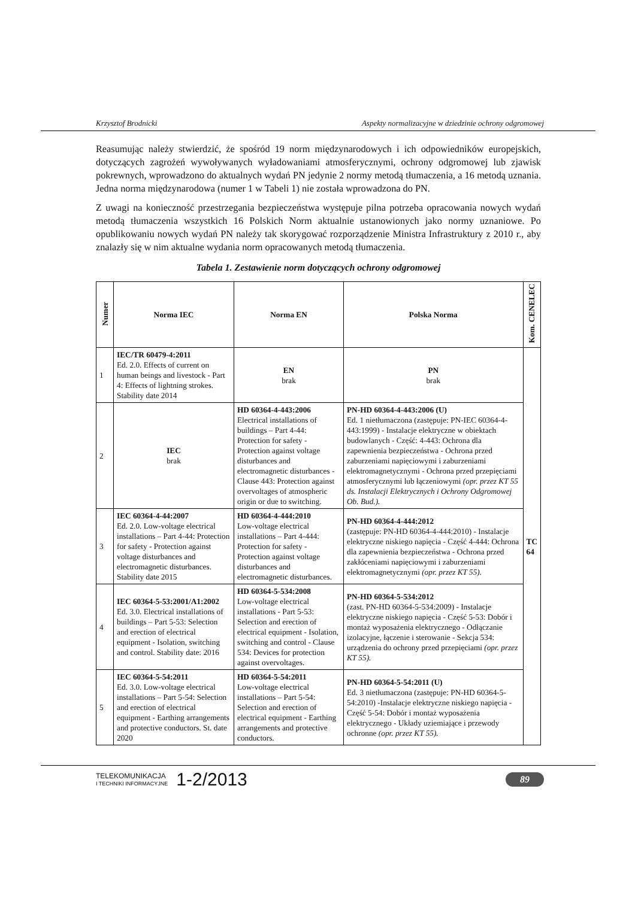Krzysztof Brodnicki Aspekty normalizacyjne w dziedzinie ochrony odgromowej
Reasumując należy stwierdzić, że spośród 19 norm międzynarodowych i ich odpowiedników europejskich, dotyczących zagrożeń wywoływanych wyładowaniami atmosferycznymi, ochrony odgromowej lub zjawisk pokrewnych, wprowadzono do aktualnych wydań PN jedynie 2 normy metodą tłumaczenia, a 16 metodą uznania. Jedna norma międzynarodowa (numer 1 w Tabeli 1) nie została wprowadzona do PN.
Z uwagi na konieczność przestrzegania bezpieczeństwa występuje pilna potrzeba opracowania nowych wydań metodą tłumaczenia wszystkich 16 Polskich Norm aktualnie ustanowionych jako normy uznaniowe. Po opublikowaniu nowych wydań PN należy tak skorygować rozporządzenie Ministra Infrastruktury z 2010 r., aby znalazły się w nim aktualne wydania norm opracowanych metodą tłumaczenia.
Tabela 1. Zestawienie norm dotyczących ochrony odgromowej
| Numer | Norma IEC | Norma EN | Polska Norma | Kom. CENELEC |
| --- | --- | --- | --- | --- |
| 1 | IEC/TR 60479-4:2011 Ed. 2.0. Effects of current on human beings and livestock - Part 4: Effects of lightning strokes. Stability date 2014 | EN brak | PN brak | TC 64 |
| 2 | IEC brak | HD 60364-4-443:2006 Electrical installations of buildings – Part 4-44: Protection for safety - Protection against voltage disturbances and electromagnetic disturbances - Clause 443: Protection against overvoltages of atmospheric origin or due to switching. | PN-HD 60364-4-443:2006 (U) Ed. 1 nietłumaczona (zastępuje: PN-IEC 60364-4-443:1999) - Instalacje elektryczne w obiektach budowlanych - Część: 4-443: Ochrona dla zapewnienia bezpieczeństwa - Ochrona przed zaburzeniami napięciowymi i zaburzeniami elektromagnetycznymi - Ochrona przed przepięciami atmosferycznymi lub łączeniowymi (opr. przez KT 55 ds. Instalacji Elektrycznych i Ochrony Odgromowej Ob. Bud.). | |
| 3 | IEC 60364-4-44:2007 Ed. 2.0. Low-voltage electrical installations – Part 4-44: Protection for safety - Protection against voltage disturbances and electromagnetic disturbances. Stability date 2015 | HD 60364-4-444:2010 Low-voltage electrical installations – Part 4-444: Protection for safety - Protection against voltage disturbances and electromagnetic disturbances. | PN-HD 60364-4-444:2012 (zastępuje: PN-HD 60364-4-444:2010) - Instalacje elektryczne niskiego napięcia - Część 4-444: Ochrona dla zapewnienia bezpieczeństwa - Ochrona przed zakłóceniami napięciowymi i zaburzeniami elektromagnetycznymi (opr. przez KT 55). | |
| 4 | IEC 60364-5-53:2001/A1:2002 Ed. 3.0. Electrical installations of buildings – Part 5-53: Selection and erection of electrical equipment - Isolation, switching and control. Stability date: 2016 | HD 60364-5-534:2008 Low-voltage electrical installations - Part 5-53: Selection and erection of electrical equipment - Isolation, switching and control - Clause 534: Devices for protection against overvoltages. | PN-HD 60364-5-534:2012 (zast. PN-HD 60364-5-534:2009) - Instalacje elektryczne niskiego napięcia - Część 5-53: Dobór i montaż wyposażenia elektrycznego - Odłączanie izolacyjne, łączenie i sterowanie - Sekcja 534: urządzenia do ochrony przed przepięciami (opr. przez KT 55). | |
| 5 | IEC 60364-5-54:2011 Ed. 3.0. Low-voltage electrical installations – Part 5-54: Selection and erection of electrical equipment - Earthing arrangements and protective conductors. St. date 2020 | HD 60364-5-54:2011 Low-voltage electrical installations – Part 5-54: Selection and erection of electrical equipment - Earthing arrangements and protective conductors. | PN-HD 60364-5-54:2011 (U) Ed. 3 nietłumaczona (zastępuje: PN-HD 60364-5-54:2010) -Instalacje elektryczne niskiego napięcia - Część 5-54: Dobór i montaż wyposażenia elektrycznego - Układy uziemiające i przewody ochronne (opr. przez KT 55). | |
TELEKOMUNIKACJA
I TECHNIKI INFORMACYJNE
1-2/2013
89